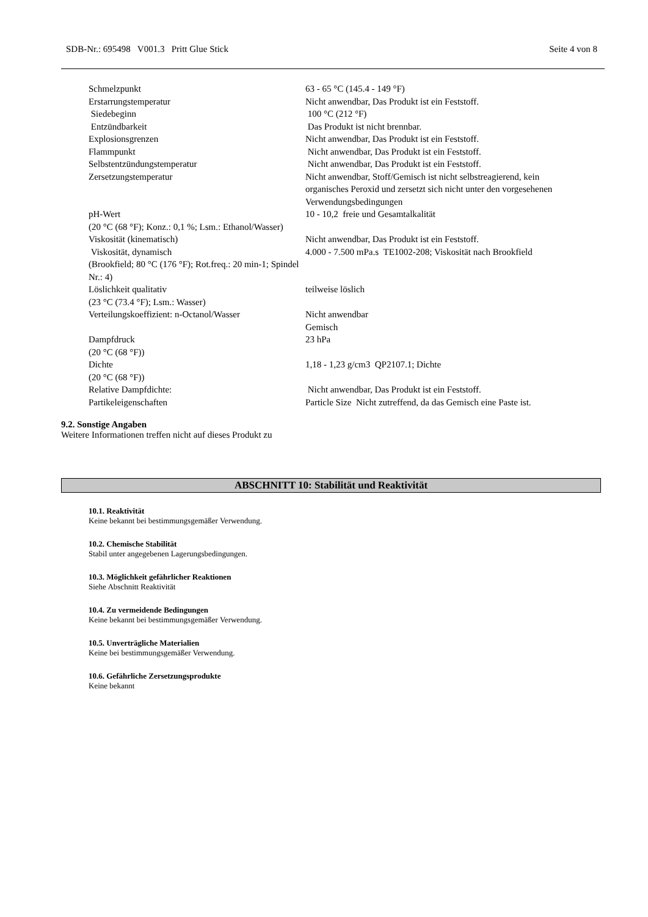SDB-Nr.: 695498 V001.3 Pritt Glue Stick Seite 4 von 8
| Schmelzpunkt | 63 - 65 °C (145.4 - 149 °F) |
| Erstarrungstemperatur | Nicht anwendbar, Das Produkt ist ein Feststoff. |
| Siedebeginn | 100 °C (212 °F) |
| Entzündbarkeit | Das Produkt ist nicht brennbar. |
| Explosionsgrenzen | Nicht anwendbar, Das Produkt ist ein Feststoff. |
| Flammpunkt | Nicht anwendbar, Das Produkt ist ein Feststoff. |
| Selbstentzündungstemperatur | Nicht anwendbar, Das Produkt ist ein Feststoff. |
| Zersetzungstemperatur | Nicht anwendbar, Stoff/Gemisch ist nicht selbstreagierend, kein organisches Peroxid und zersetzt sich nicht unter den vorgesehenen Verwendungsbedingungen |
| pH-Wert (20 °C (68 °F); Konz.: 0,1 %; Lsm.: Ethanol/Wasser) | 10 - 10,2 freie und Gesamtalkalität |
| Viskosität (kinematisch) | Nicht anwendbar, Das Produkt ist ein Feststoff. |
| Viskosität, dynamisch (Brookfield; 80 °C (176 °F); Rot.freq.: 20 min-1; Spindel Nr.: 4) | 4.000 - 7.500 mPa.s TE1002-208; Viskosität nach Brookfield |
| Löslichkeit qualitativ (23 °C (73.4 °F); Lsm.: Wasser) | teilweise löslich |
| Verteilungskoeffizient: n-Octanol/Wasser | Nicht anwendbar Gemisch |
| Dampfdruck (20 °C (68 °F)) | 23 hPa |
| Dichte (20 °C (68 °F)) | 1,18 - 1,23 g/cm3 QP2107.1; Dichte |
| Relative Dampfdichte: | Nicht anwendbar, Das Produkt ist ein Feststoff. |
| Partikeleigenschaften | Particle Size Nicht zutreffend, da das Gemisch eine Paste ist. |
9.2. Sonstige Angaben
Weitere Informationen treffen nicht auf dieses Produkt zu
ABSCHNITT 10: Stabilität und Reaktivität
10.1. Reaktivität
Keine bekannt bei bestimmungsgemäßer Verwendung.
10.2. Chemische Stabilität
Stabil unter angegebenen Lagerungsbedingungen.
10.3. Möglichkeit gefährlicher Reaktionen
Siehe Abschnitt Reaktivität
10.4. Zu vermeidende Bedingungen
Keine bekannt bei bestimmungsgemäßer Verwendung.
10.5. Unverträgliche Materialien
Keine bei bestimmungsgemäßer Verwendung.
10.6. Gefährliche Zersetzungsprodukte
Keine bekannt